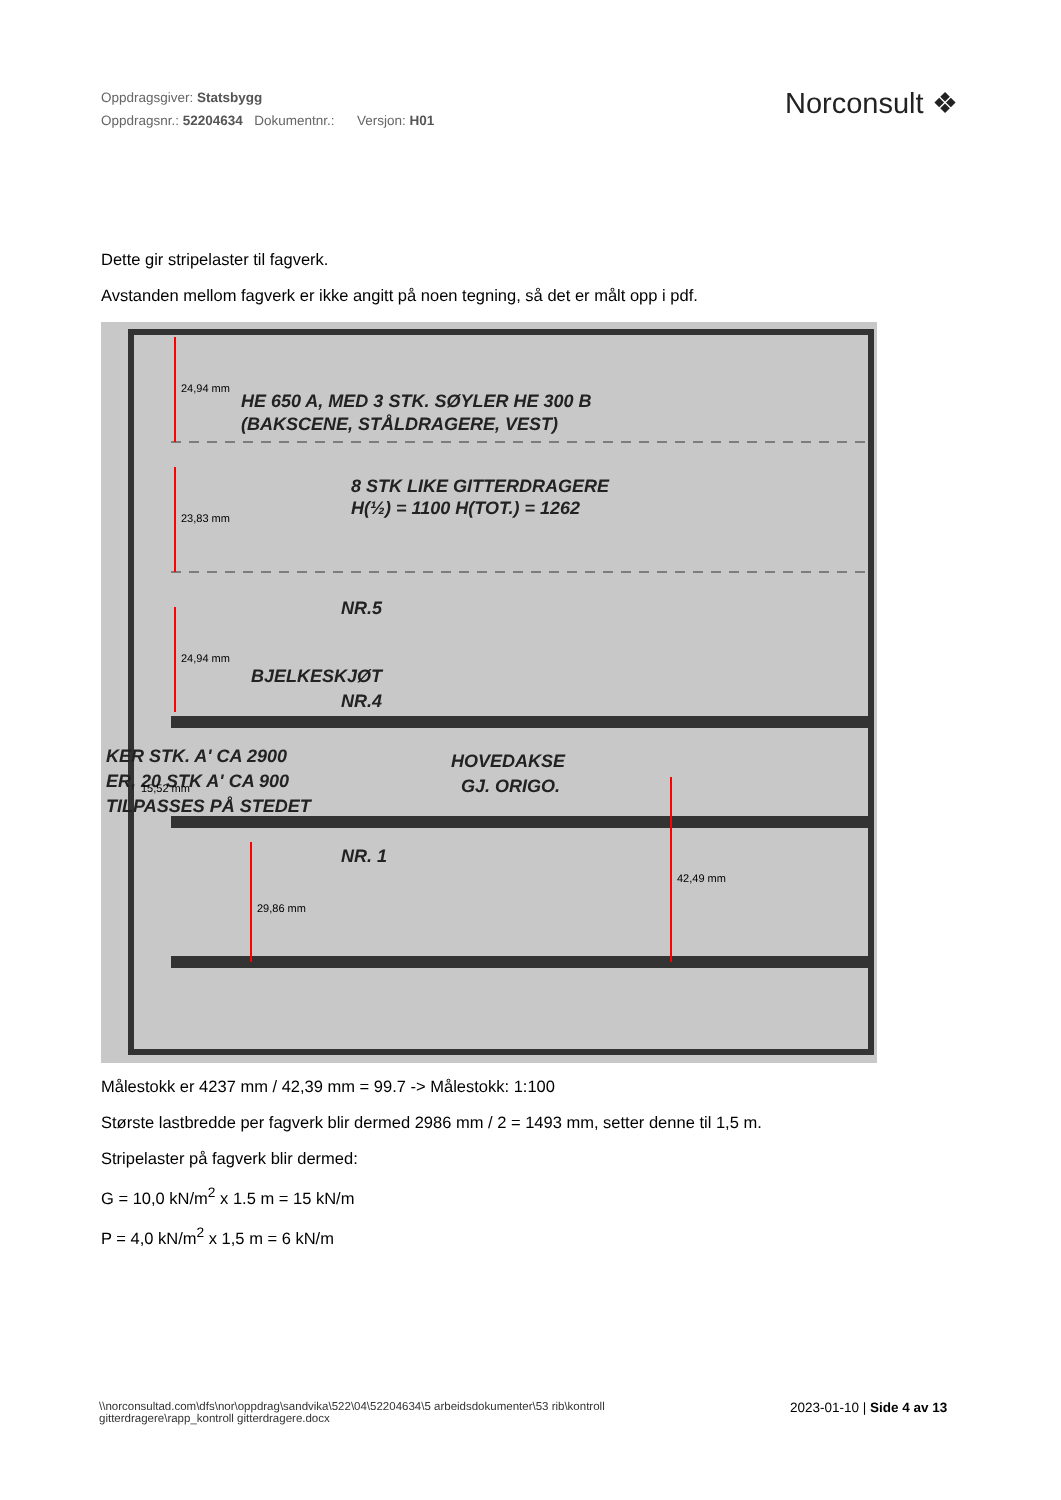Oppdragsgiver: Statsbygg
Oppdragsnr.: 52204634 Dokumentnr.: Versjon: H01
Norconsult ❖
Dette gir stripelaster til fagverk.
Avstanden mellom fagverk er ikke angitt på noen tegning, så det er målt opp i pdf.
HE 650 A, MED 3 STK. SØYLER HE 300 B
(BAKSCENE, STÅLDRAGERE, VEST)
8 STK LIKE GITTERDRAGERE
H(½) = 1100 H(TOT.) = 1262
NR.5
BJELKESKJØT
NR.4
HOVEDAKSE
GJ. ORIGO.
NR. 1
KER STK. A' CA 2900
ER, 20 STK A' CA 900
TILPASSES PÅ STEDET
24,94 mm
23,83 mm
24,94 mm
15,52 mm
29,86 mm
42,49 mm
Målestokk er 4237 mm / 42,39 mm = 99.7 -> Målestokk: 1:100
Største lastbredde per fagverk blir dermed 2986 mm / 2 = 1493 mm, setter denne til 1,5 m.
Stripelaster på fagverk blir dermed:
G = 10,0 kN/m<sup>2</sup> x 1.5 m = 15 kN/m
P = 4,0 kN/m<sup>2</sup> x 1,5 m = 6 kN/m
\\norconsultad.com\dfs\nor\oppdrag\sandvika\522\04\52204634\5 arbeidsdokumenter\53 rib\kontroll gitterdragere\rapp_kontroll gitterdragere.docx
2023-01-10 | Side 4 av 13